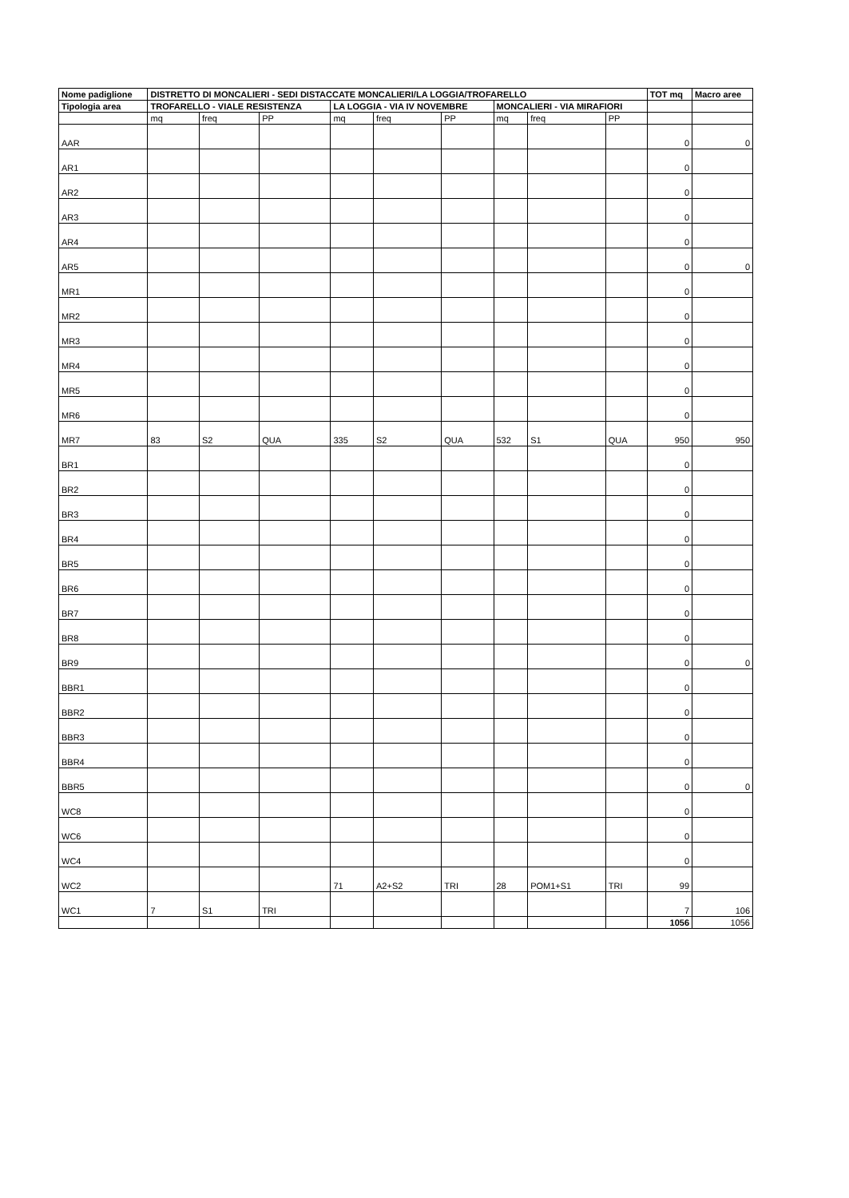| Nome padiglione | DISTRETTO DI MONCALIERI - SEDI DISTACCATE MONCALIERI/LA LOGGIA/TROFARELLO | | | | | | | | | TOT mq | Macro aree |
| --- | --- | --- | --- | --- | --- | --- | --- | --- | --- | --- | --- |
| Tipologia area | TROFARELLO - VIALE RESISTENZA | | | LA LOGGIA - VIA IV NOVEMBRE | | | MONCALIERI - VIA MIRAFIORI | | | | |
| | mq | freq | PP | mq | freq | PP | mq | freq | PP | | |
| AAR | | | | | | | | | | 0 | 0 |
| AR1 | | | | | | | | | | 0 | |
| AR2 | | | | | | | | | | 0 | |
| AR3 | | | | | | | | | | 0 | |
| AR4 | | | | | | | | | | 0 | |
| AR5 | | | | | | | | | | 0 | 0 |
| MR1 | | | | | | | | | | 0 | |
| MR2 | | | | | | | | | | 0 | |
| MR3 | | | | | | | | | | 0 | |
| MR4 | | | | | | | | | | 0 | |
| MR5 | | | | | | | | | | 0 | |
| MR6 | | | | | | | | | | 0 | |
| MR7 | 83 | S2 | QUA | 335 | S2 | QUA | 532 | S1 | QUA | 950 | 950 |
| BR1 | | | | | | | | | | 0 | |
| BR2 | | | | | | | | | | 0 | |
| BR3 | | | | | | | | | | 0 | |
| BR4 | | | | | | | | | | 0 | |
| BR5 | | | | | | | | | | 0 | |
| BR6 | | | | | | | | | | 0 | |
| BR7 | | | | | | | | | | 0 | |
| BR8 | | | | | | | | | | 0 | |
| BR9 | | | | | | | | | | 0 | 0 |
| BBR1 | | | | | | | | | | 0 | |
| BBR2 | | | | | | | | | | 0 | |
| BBR3 | | | | | | | | | | 0 | |
| BBR4 | | | | | | | | | | 0 | |
| BBR5 | | | | | | | | | | 0 | 0 |
| WC8 | | | | | | | | | | 0 | |
| WC6 | | | | | | | | | | 0 | |
| WC4 | | | | | | | | | | 0 | |
| WC2 | | | | 71 | A2+S2 | TRI | 28 | POM1+S1 | TRI | 99 | |
| WC1 | 7 | S1 | TRI | | | | | | | 7 | 106 |
| | | | | | | | | | | 1056 | 1056 |